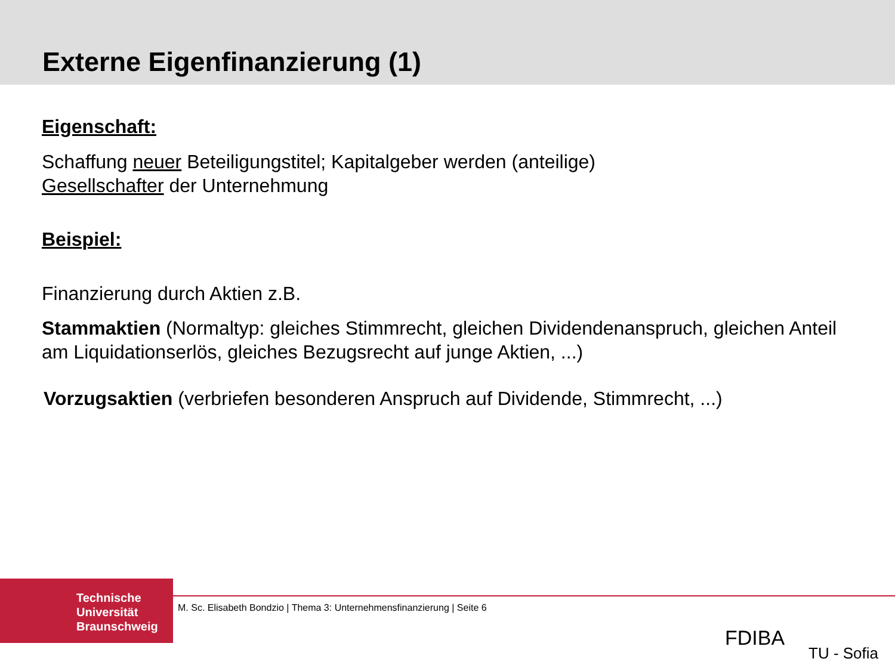Externe Eigenfinanzierung (1)
Eigenschaft:
Schaffung neuer Beteiligungstitel; Kapitalgeber werden (anteilige)
Gesellschafter der Unternehmung
Beispiel:
Finanzierung durch Aktien z.B.
Stammaktien (Normaltyp: gleiches Stimmrecht, gleichen Dividendenanspruch, gleichen Anteil am Liquidationserlös, gleiches Bezugsrecht auf junge Aktien, ...)
Vorzugsaktien (verbriefen besonderen Anspruch auf Dividende, Stimmrecht, ...)
Technische
Universität
Braunschweig
M. Sc. Elisabeth Bondzio | Thema 3: Unternehmensfinanzierung | Seite 6
FDIBA
TU - Sofia